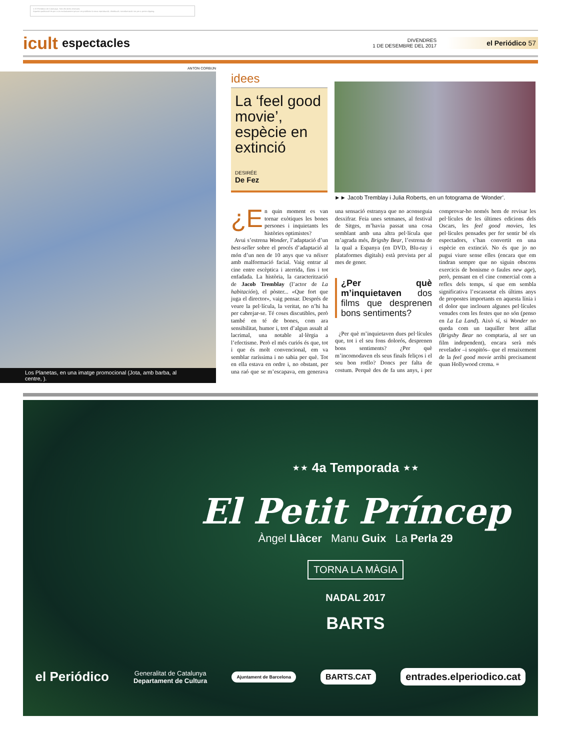© El Periódico de Catalunya. Tots els drets reservats.
Aquesta publicació és per a ús exclusivament privat i es prohibeix la seva reproducció, distribució, transformació i ús per a press-clipping.
icult espectacles DIVENDRES
1 DE DESEMBRE DEL 2017 el Periódico 57
ANTON CORBIJN
Los Planetas, en una imatge promocional (Jota, amb barba, al centre, ).
idees
La ‘feel good movie’, espècie en extinció
DESIRÉE
De Fez
►► Jacob Tremblay i Julia Roberts, en un fotograma de ‘Wonder’.
¿E n quin moment es van tornar exòtiques les bones persones i inquietants les històries optimistes?
Avui s’estrena Wonder, l’adaptació d’un best-seller sobre el procés d’adaptació al món d’un nen de 10 anys que va néixer amb malformació facial. Vaig entrar al cine entre escèptica i aterrida, fins i tot enfadada. La història, la caracterització de Jacob Tremblay (l’actor de La habitación), el pòster... «Que fort que juga el director», vaig pensar. Després de veure la pel·lícula, la veritat, no n’hi ha per cabrejar-se. Té coses discutibles, però també en té de bones, com ara sensibilitat, humor i, tret d’algun assalt al lacrimal, una notable al·lèrgia a l’efectisme. Però el més curiós és que, tot i que és molt convencional, em va semblar raríssima i no sabia per què. Tot en ella estava en ordre i, no obstant, per una raó que se m’escapava, em generava una sensació estranya que no aconseguia desxifrar. Feia unes setmanes, al festival de Sitges, m’havia passat una cosa semblant amb una altra pel·lícula que m’agrada més, Brigsby Bear, l’estrena de la qual a Espanya (en DVD, Blu-ray i plataformes digitals) està prevista per al mes de gener.
¿Per què m’inquietaven dos films que desprenen bons sentiments?
¿Per què m’inquietaven dues pel·lícules que, tot i el seu fons dolorós, desprenen bons sentiments? ¿Per què m’incomodaven els seus finals feliços i el seu bon rotllo? Doncs per falta de costum. Perquè des de fa uns anys, i per comprovar-ho només hem de revisar les pel·lícules de les últimes edicions dels Oscars, les feel good movies, les pel·lícules pensades per fer sentir bé els espectadors, s’han convertit en una espècie en extinció. No és que jo no pugui viure sense elles (encara que em tindran sempre que no siguin obscens exercicis de bonisme o faules new age), però, pensant en el cine comercial com a reflex dels temps, sí que em sembla significativa l’escassetat els últims anys de propostes importants en aquesta línia i el dolor que inclouen algunes pel·lícules venudes com les festes que no són (penso en La La Land). Això sí, si Wonder no queda com un taquiller brot aïllat (Brigsby Bear no comptaria, al ser un film independent), encara serà més revelador –i sospitós– que el renaixement de la feel good movie arribi precisament quan Hollywood crema. ≡
⋆⋆ 4a Temporada ⋆⋆
El Petit Príncep
Àngel Llàcer Manu Guix La Perla 29
TORNA LA MÀGIA
NADAL 2017
BARTS
el Periódico Generalitat de Catalunya
Departament de Cultura Ajuntament de Barcelona BARTS.CAT entrades.elperiodico.cat